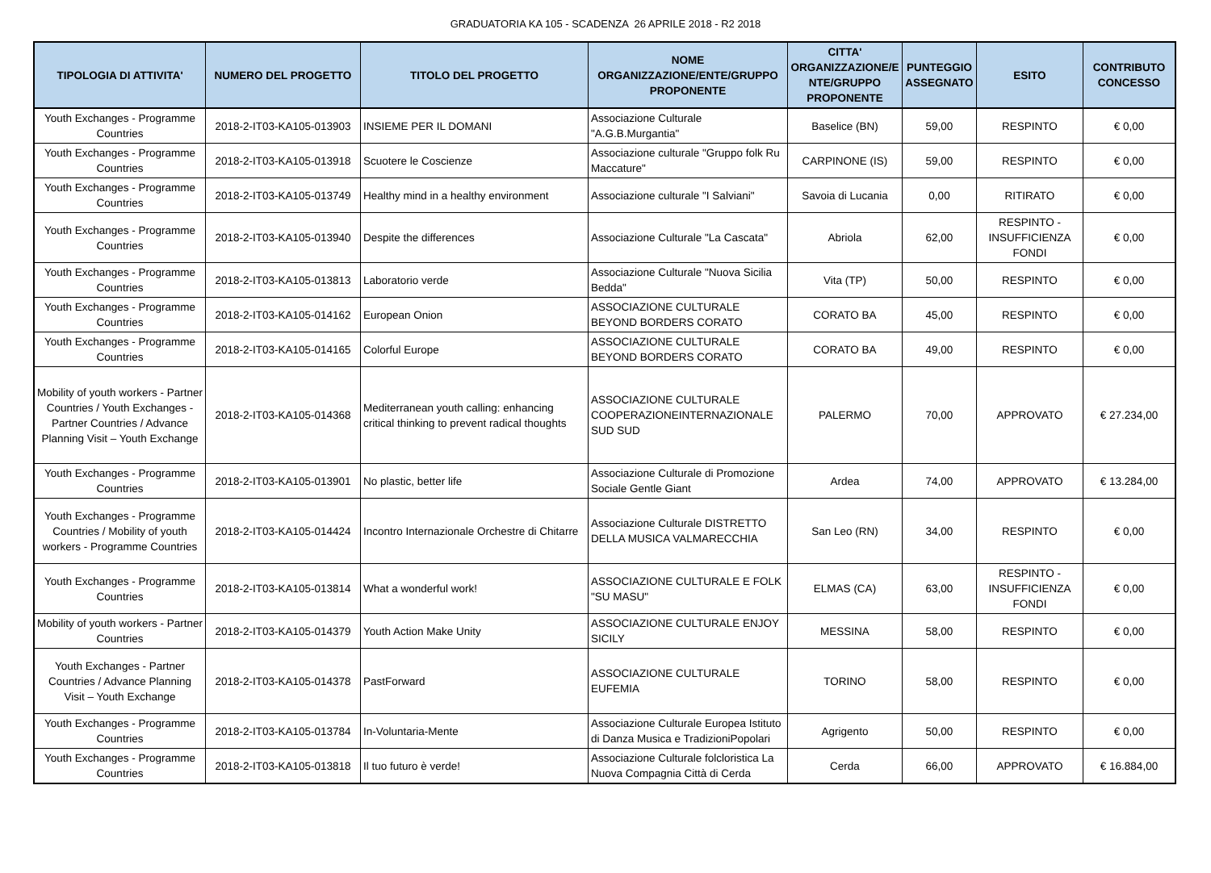GRADUATORIA KA 105 - SCADENZA 26 APRILE 2018 - R2 2018
| TIPOLOGIA DI ATTIVITA' | NUMERO DEL PROGETTO | TITOLO DEL PROGETTO | NOME ORGANIZZAZIONE/ENTE/GRUPPO PROPONENTE | CITTA' ORGANIZZAZIONE/E NTE/GRUPPO PROPONENTE | PUNTEGGIO ASSEGNATO | ESITO | CONTRIBUTO CONCESSO |
| --- | --- | --- | --- | --- | --- | --- | --- |
| Youth Exchanges - Programme Countries | 2018-2-IT03-KA105-013903 | INSIEME PER IL DOMANI | Associazione Culturale "A.G.B.Murgantia" | Baselice (BN) | 59,00 | RESPINTO | € 0,00 |
| Youth Exchanges - Programme Countries | 2018-2-IT03-KA105-013918 | Scuotere le Coscienze | Associazione culturale "Gruppo folk Ru Maccature" | CARPINONE (IS) | 59,00 | RESPINTO | € 0,00 |
| Youth Exchanges - Programme Countries | 2018-2-IT03-KA105-013749 | Healthy mind in a healthy environment | Associazione culturale "I Salviani" | Savoia di Lucania | 0,00 | RITIRATO | € 0,00 |
| Youth Exchanges - Programme Countries | 2018-2-IT03-KA105-013940 | Despite the differences | Associazione Culturale "La Cascata" | Abriola | 62,00 | RESPINTO - INSUFFICIENZA FONDI | € 0,00 |
| Youth Exchanges - Programme Countries | 2018-2-IT03-KA105-013813 | Laboratorio verde | Associazione Culturale "Nuova Sicilia Bedda" | Vita (TP) | 50,00 | RESPINTO | € 0,00 |
| Youth Exchanges - Programme Countries | 2018-2-IT03-KA105-014162 | European Onion | ASSOCIAZIONE CULTURALE BEYOND BORDERS CORATO | CORATO BA | 45,00 | RESPINTO | € 0,00 |
| Youth Exchanges - Programme Countries | 2018-2-IT03-KA105-014165 | Colorful Europe | ASSOCIAZIONE CULTURALE BEYOND BORDERS CORATO | CORATO BA | 49,00 | RESPINTO | € 0,00 |
| Mobility of youth workers - Partner Countries / Youth Exchanges - Partner Countries / Advance Planning Visit – Youth Exchange | 2018-2-IT03-KA105-014368 | Mediterranean youth calling: enhancing critical thinking to prevent radical thoughts | ASSOCIAZIONE CULTURALE COOPERAZIONEINTERNAZIONALE SUD SUD | PALERMO | 70,00 | APPROVATO | € 27.234,00 |
| Youth Exchanges - Programme Countries | 2018-2-IT03-KA105-013901 | No plastic, better life | Associazione Culturale di Promozione Sociale Gentle Giant | Ardea | 74,00 | APPROVATO | € 13.284,00 |
| Youth Exchanges - Programme Countries / Mobility of youth workers - Programme Countries | 2018-2-IT03-KA105-014424 | Incontro Internazionale Orchestre di Chitarre | Associazione Culturale DISTRETTO DELLA MUSICA VALMARECCHIA | San Leo (RN) | 34,00 | RESPINTO | € 0,00 |
| Youth Exchanges - Programme Countries | 2018-2-IT03-KA105-013814 | What a wonderful work! | ASSOCIAZIONE CULTURALE E FOLK "SU MASU" | ELMAS (CA) | 63,00 | RESPINTO - INSUFFICIENZA FONDI | € 0,00 |
| Mobility of youth workers - Partner Countries | 2018-2-IT03-KA105-014379 | Youth Action Make Unity | ASSOCIAZIONE CULTURALE ENJOY SICILY | MESSINA | 58,00 | RESPINTO | € 0,00 |
| Youth Exchanges - Partner Countries / Advance Planning Visit – Youth Exchange | 2018-2-IT03-KA105-014378 | PastForward | ASSOCIAZIONE CULTURALE EUFEMIA | TORINO | 58,00 | RESPINTO | € 0,00 |
| Youth Exchanges - Programme Countries | 2018-2-IT03-KA105-013784 | In-Voluntaria-Mente | Associazione Culturale Europea Istituto di Danza Musica e TradizioniPopolari | Agrigento | 50,00 | RESPINTO | € 0,00 |
| Youth Exchanges - Programme Countries | 2018-2-IT03-KA105-013818 | Il tuo futuro è verde! | Associazione Culturale folcloristica La Nuova Compagnia Città di Cerda | Cerda | 66,00 | APPROVATO | € 16.884,00 |